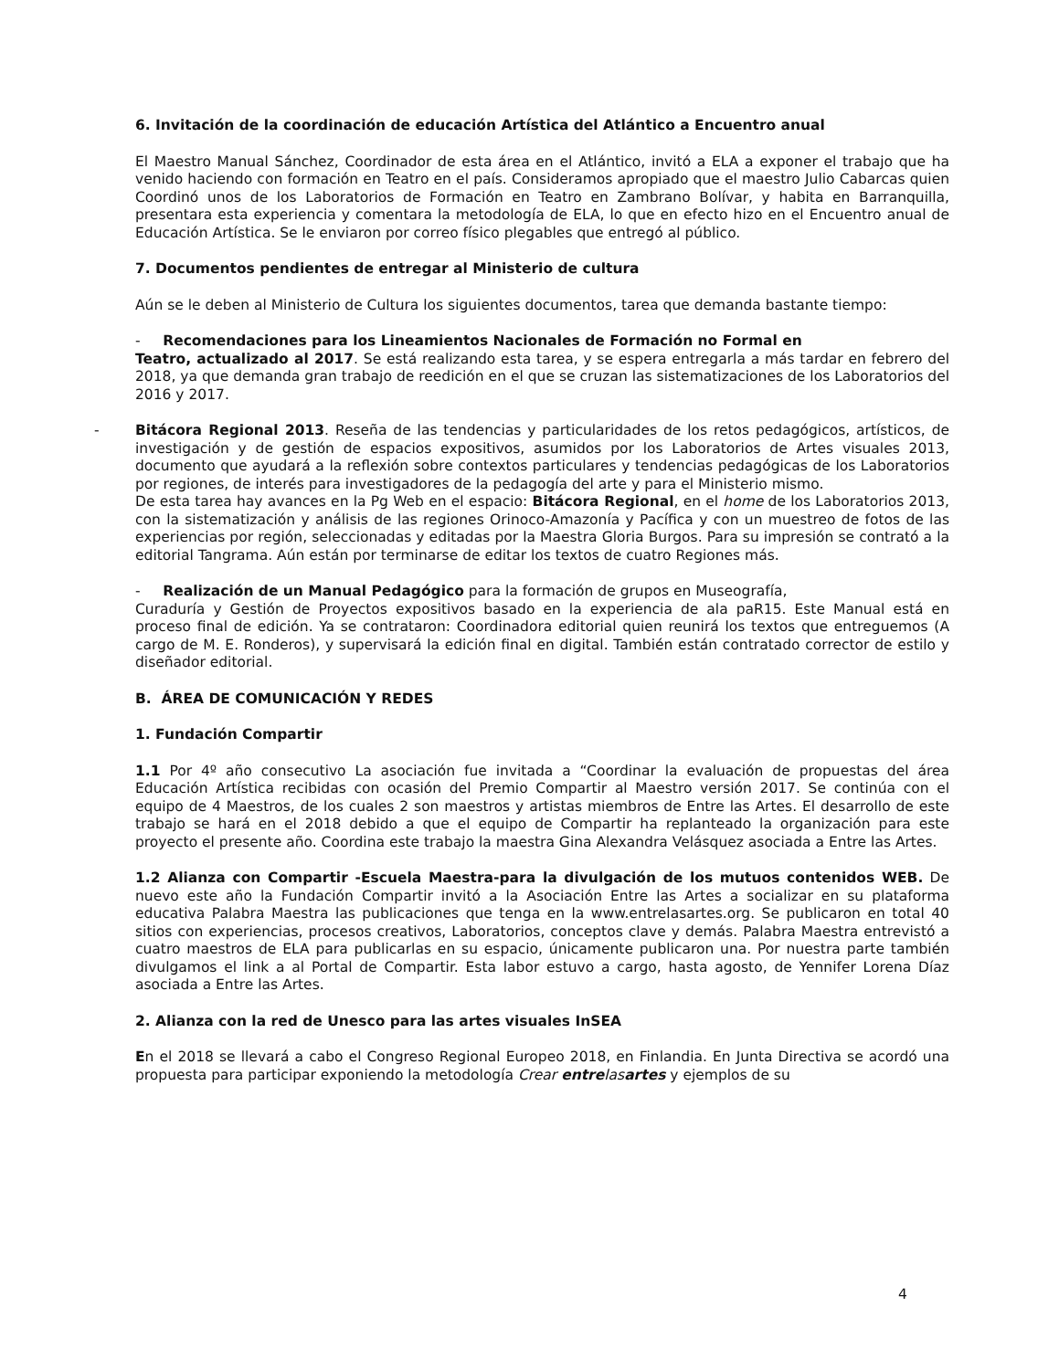6. Invitación de la coordinación de educación Artística del Atlántico a Encuentro anual
El Maestro Manual Sánchez, Coordinador de esta área en el Atlántico, invitó a ELA a exponer el trabajo que ha venido haciendo con formación en Teatro en el país. Consideramos apropiado que el maestro Julio Cabarcas quien Coordinó unos de los Laboratorios de Formación en Teatro en Zambrano Bolívar, y habita en Barranquilla, presentara esta experiencia y comentara la metodología de ELA, lo que en efecto hizo en el Encuentro anual de Educación Artística. Se le enviaron por correo físico plegables que entregó al público.
7. Documentos pendientes de entregar al Ministerio de cultura
Aún se le deben al Ministerio de Cultura los siguientes documentos, tarea que demanda bastante tiempo:
- Recomendaciones para los Lineamientos Nacionales de Formación no Formal en
Teatro, actualizado al 2017. Se está realizando esta tarea, y se espera entregarla a más tardar en febrero del 2018, ya que demanda gran trabajo de reedición en el que se cruzan las sistematizaciones de los Laboratorios del 2016 y 2017.
- Bitácora Regional 2013. Reseña de las tendencias y particularidades de los retos pedagógicos, artísticos, de investigación y de gestión de espacios expositivos, asumidos por los Laboratorios de Artes visuales 2013, documento que ayudará a la reflexión sobre contextos particulares y tendencias pedagógicas de los Laboratorios por regiones, de interés para investigadores de la pedagogía del arte y para el Ministerio mismo.
De esta tarea hay avances en la Pg Web en el espacio: Bitácora Regional, en el home de los Laboratorios 2013, con la sistematización y análisis de las regiones Orinoco-Amazonía y Pacífica y con un muestreo de fotos de las experiencias por región, seleccionadas y editadas por la Maestra Gloria Burgos. Para su impresión se contrató a la editorial Tangrama. Aún están por terminarse de editar los textos de cuatro Regiones más.
- Realización de un Manual Pedagógico para la formación de grupos en Museografía,
Curaduría y Gestión de Proyectos expositivos basado en la experiencia de ala paR15. Este Manual está en proceso final de edición. Ya se contrataron: Coordinadora editorial quien reunirá los textos que entreguemos (A cargo de M. E. Ronderos), y supervisará la edición final en digital. También están contratado corrector de estilo y diseñador editorial.
B. ÁREA DE COMUNICACIÓN Y REDES
1. Fundación Compartir
1.1 Por 4º año consecutivo La asociación fue invitada a “Coordinar la evaluación de propuestas del área Educación Artística recibidas con ocasión del Premio Compartir al Maestro versión 2017. Se continúa con el equipo de 4 Maestros, de los cuales 2 son maestros y artistas miembros de Entre las Artes. El desarrollo de este trabajo se hará en el 2018 debido a que el equipo de Compartir ha replanteado la organización para este proyecto el presente año. Coordina este trabajo la maestra Gina Alexandra Velásquez asociada a Entre las Artes.
1.2 Alianza con Compartir -Escuela Maestra-para la divulgación de los mutuos contenidos WEB. De nuevo este año la Fundación Compartir invitó a la Asociación Entre las Artes a socializar en su plataforma educativa Palabra Maestra las publicaciones que tenga en la www.entrelasartes.org. Se publicaron en total 40 sitios con experiencias, procesos creativos, Laboratorios, conceptos clave y demás. Palabra Maestra entrevistó a cuatro maestros de ELA para publicarlas en su espacio, únicamente publicaron una. Por nuestra parte también divulgamos el link a al Portal de Compartir. Esta labor estuvo a cargo, hasta agosto, de Yennifer Lorena Díaz asociada a Entre las Artes.
2. Alianza con la red de Unesco para las artes visuales InSEA
En el 2018 se llevará a cabo el Congreso Regional Europeo 2018, en Finlandia. En Junta Directiva se acordó una propuesta para participar exponiendo la metodología Crear entrelasartes y ejemplos de su
4